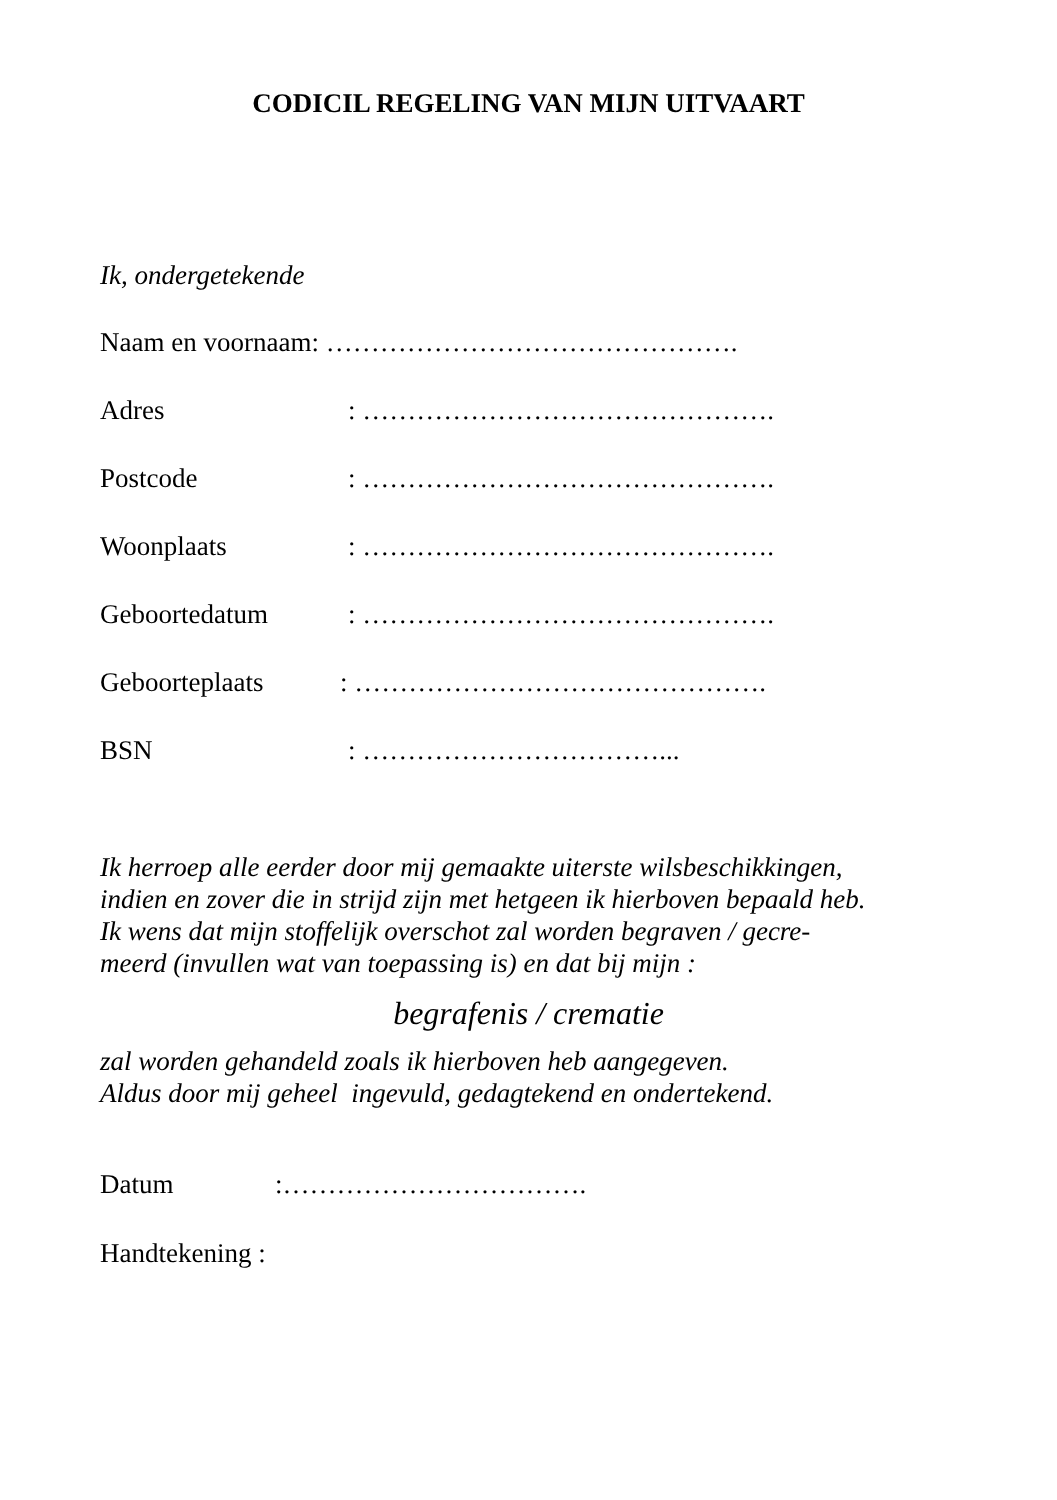CODICIL REGELING VAN MIJN UITVAART
Ik, ondergetekende
Naam en voornaam: ……………………………………….
Adres: ……………………………………….
Postcode: ……………………………………….
Woonplaats: ……………………………………….
Geboortedatum: ……………………………………….
Geboorteplaats: ……………………………………….
BSN: ……………………………...
Ik herroep alle eerder door mij gemaakte uiterste wilsbeschikkingen,
indien en zover die in strijd zijn met hetgeen ik hierboven bepaald heb.
Ik wens dat mijn stoffelijk overschot zal worden begraven / gecre-
meerd (invullen wat van toepassing is) en dat bij mijn :
begrafenis / crematie
zal worden gehandeld zoals ik hierboven heb aangegeven.
Aldus door mij geheel ingevuld, gedagtekend en ondertekend.
Datum:…………………………….
Handtekening :